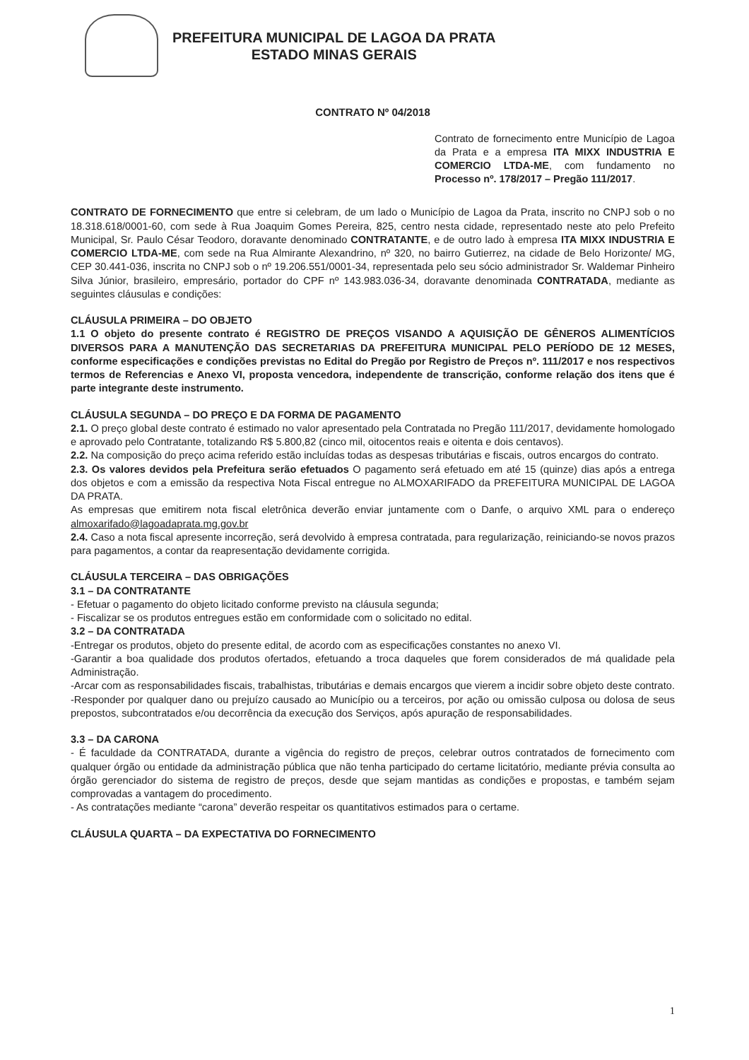PREFEITURA MUNICIPAL DE LAGOA DA PRATA
ESTADO MINAS GERAIS
CONTRATO Nº 04/2018
Contrato de fornecimento entre Município de Lagoa da Prata e a empresa ITA MIXX INDUSTRIA E COMERCIO LTDA-ME, com fundamento no Processo nº. 178/2017 – Pregão 111/2017.
CONTRATO DE FORNECIMENTO que entre si celebram, de um lado o Município de Lagoa da Prata, inscrito no CNPJ sob o no 18.318.618/0001-60, com sede à Rua Joaquim Gomes Pereira, 825, centro nesta cidade, representado neste ato pelo Prefeito Municipal, Sr. Paulo César Teodoro, doravante denominado CONTRATANTE, e de outro lado à empresa ITA MIXX INDUSTRIA E COMERCIO LTDA-ME, com sede na Rua Almirante Alexandrino, nº 320, no bairro Gutierrez, na cidade de Belo Horizonte/ MG, CEP 30.441-036, inscrita no CNPJ sob o nº 19.206.551/0001-34, representada pelo seu sócio administrador Sr. Waldemar Pinheiro Silva Júnior, brasileiro, empresário, portador do CPF nº 143.983.036-34, doravante denominada CONTRATADA, mediante as seguintes cláusulas e condições:
CLÁUSULA PRIMEIRA – DO OBJETO
1.1 O objeto do presente contrato é REGISTRO DE PREÇOS VISANDO A AQUISIÇÃO DE GÊNEROS ALIMENTÍCIOS DIVERSOS PARA A MANUTENÇÃO DAS SECRETARIAS DA PREFEITURA MUNICIPAL PELO PERÍODO DE 12 MESES, conforme especificações e condições previstas no Edital do Pregão por Registro de Preços nº. 111/2017 e nos respectivos termos de Referencias e Anexo VI, proposta vencedora, independente de transcrição, conforme relação dos itens que é parte integrante deste instrumento.
CLÁUSULA SEGUNDA – DO PREÇO E DA FORMA DE PAGAMENTO
2.1. O preço global deste contrato é estimado no valor apresentado pela Contratada no Pregão 111/2017, devidamente homologado e aprovado pelo Contratante, totalizando R$ 5.800,82 (cinco mil, oitocentos reais e oitenta e dois centavos).
2.2. Na composição do preço acima referido estão incluídas todas as despesas tributárias e fiscais, outros encargos do contrato.
2.3. Os valores devidos pela Prefeitura serão efetuados O pagamento será efetuado em até 15 (quinze) dias após a entrega dos objetos e com a emissão da respectiva Nota Fiscal entregue no ALMOXARIFADO da PREFEITURA MUNICIPAL DE LAGOA DA PRATA.
As empresas que emitirem nota fiscal eletrônica deverão enviar juntamente com o Danfe, o arquivo XML para o endereço almoxarifado@lagoadaprata.mg.gov.br
2.4. Caso a nota fiscal apresente incorreção, será devolvido à empresa contratada, para regularização, reiniciando-se novos prazos para pagamentos, a contar da reapresentação devidamente corrigida.
CLÁUSULA TERCEIRA – DAS OBRIGAÇÕES
3.1 – DA CONTRATANTE
- Efetuar o pagamento do objeto licitado conforme previsto na cláusula segunda;
- Fiscalizar se os produtos entregues estão em conformidade com o solicitado no edital.
3.2 – DA CONTRATADA
-Entregar os produtos, objeto do presente edital, de acordo com as especificações constantes no anexo VI.
-Garantir a boa qualidade dos produtos ofertados, efetuando a troca daqueles que forem considerados de má qualidade pela Administração.
-Arcar com as responsabilidades fiscais, trabalhistas, tributárias e demais encargos que vierem a incidir sobre objeto deste contrato.
-Responder por qualquer dano ou prejuízo causado ao Município ou a terceiros, por ação ou omissão culposa ou dolosa de seus prepostos, subcontratados e/ou decorrência da execução dos Serviços, após apuração de responsabilidades.
3.3 – DA CARONA
- É faculdade da CONTRATADA, durante a vigência do registro de preços, celebrar outros contratados de fornecimento com qualquer órgão ou entidade da administração pública que não tenha participado do certame licitatório, mediante prévia consulta ao órgão gerenciador do sistema de registro de preços, desde que sejam mantidas as condições e propostas, e também sejam comprovadas a vantagem do procedimento.
- As contratações mediante “carona” deverão respeitar os quantitativos estimados para o certame.
CLÁUSULA QUARTA – DA EXPECTATIVA DO FORNECIMENTO
1